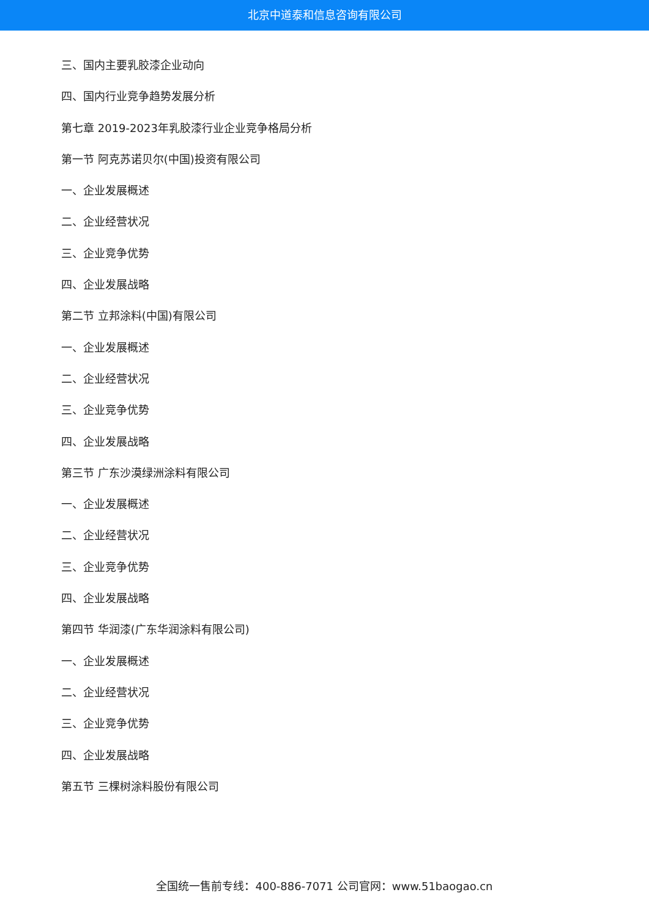北京中道泰和信息咨询有限公司
三、国内主要乳胶漆企业动向
四、国内行业竞争趋势发展分析
第七章 2019-2023年乳胶漆行业企业竞争格局分析
第一节 阿克苏诺贝尔(中国)投资有限公司
一、企业发展概述
二、企业经营状况
三、企业竞争优势
四、企业发展战略
第二节 立邦涂料(中国)有限公司
一、企业发展概述
二、企业经营状况
三、企业竞争优势
四、企业发展战略
第三节 广东沙漠绿洲涂料有限公司
一、企业发展概述
二、企业经营状况
三、企业竞争优势
四、企业发展战略
第四节 华润漆(广东华润涂料有限公司)
一、企业发展概述
二、企业经营状况
三、企业竞争优势
四、企业发展战略
第五节 三棵树涂料股份有限公司
全国统一售前专线：400-886-7071 公司官网：www.51baogao.cn